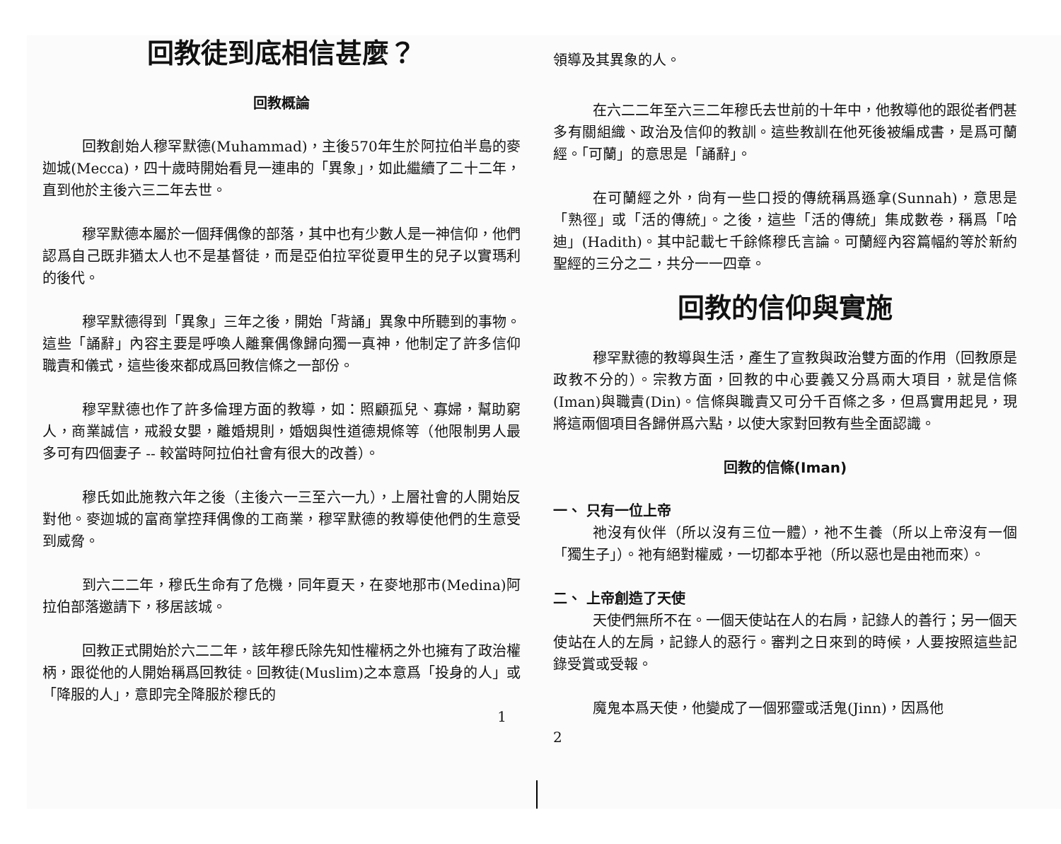回教徒到底相信甚麼？
回教概論
回教創始人穆罕默德(Muhammad)，主後570年生於阿拉伯半島的麥迦城(Mecca)，四十歲時開始看見一連串的「異象」，如此繼續了二十二年，直到他於主後六三二年去世。
穆罕默德本屬於一個拜偶像的部落，其中也有少數人是一神信仰，他們認爲自己既非猶太人也不是基督徒，而是亞伯拉罕從夏甲生的兒子以實瑪利的後代。
穆罕默德得到「異象」三年之後，開始「背誦」異象中所聽到的事物。這些「誦辭」內容主要是呼喚人離棄偶像歸向獨一真神，他制定了許多信仰職責和儀式，這些後來都成爲回教信條之一部份。
穆罕默德也作了許多倫理方面的教導，如：照顧孤兒、寡婦，幫助窮人，商業誠信，戒殺女嬰，離婚規則，婚姻與性道德規條等（他限制男人最多可有四個妻子 -- 較當時阿拉伯社會有很大的改善）。
穆氏如此施教六年之後（主後六一三至六一九），上層社會的人開始反對他。麥迦城的富商掌控拜偶像的工商業，穆罕默德的教導使他們的生意受到威脅。
到六二二年，穆氏生命有了危機，同年夏天，在麥地那市(Medina)阿拉伯部落邀請下，移居該城。
回教正式開始於六二二年，該年穆氏除先知性權柄之外也擁有了政治權柄，跟從他的人開始稱爲回教徒。回教徒(Muslim)之本意爲「投身的人」或「降服的人」，意即完全降服於穆氏的
1
領導及其異象的人。
在六二二年至六三二年穆氏去世前的十年中，他教導他的跟從者們甚多有關組織、政治及信仰的教訓。這些教訓在他死後被編成書，是爲可蘭經。「可蘭」的意思是「誦辭」。
在可蘭經之外，尙有一些口授的傳統稱爲遜拿(Sunnah)，意思是「熟徑」或「活的傳統」。之後，這些「活的傳統」集成數卷，稱爲「哈迪」(Hadith)。其中記載七千餘條穆氏言論。可蘭經內容篇幅約等於新約聖經的三分之二，共分一一四章。
回教的信仰與實施
穆罕默德的教導與生活，產生了宣教與政治雙方面的作用（回教原是政教不分的）。宗教方面，回教的中心要義又分爲兩大項目，就是信條(Iman)與職責(Din)。信條與職責又可分千百條之多，但爲實用起見，現將這兩個項目各歸併爲六點，以使大家對回教有些全面認識。
回教的信條(Iman)
一、 只有一位上帝
祂沒有伙伴（所以沒有三位一體），祂不生養（所以上帝沒有一個「獨生子」）。祂有絕對權威，一切都本乎祂（所以惡也是由祂而來）。
二、 上帝創造了天使
天使們無所不在。一個天使站在人的右肩，記錄人的善行；另一個天使站在人的左肩，記錄人的惡行。審判之日來到的時候，人要按照這些記錄受賞或受報。
魔鬼本爲天使，他變成了一個邪靈或活鬼(Jinn)，因爲他
2